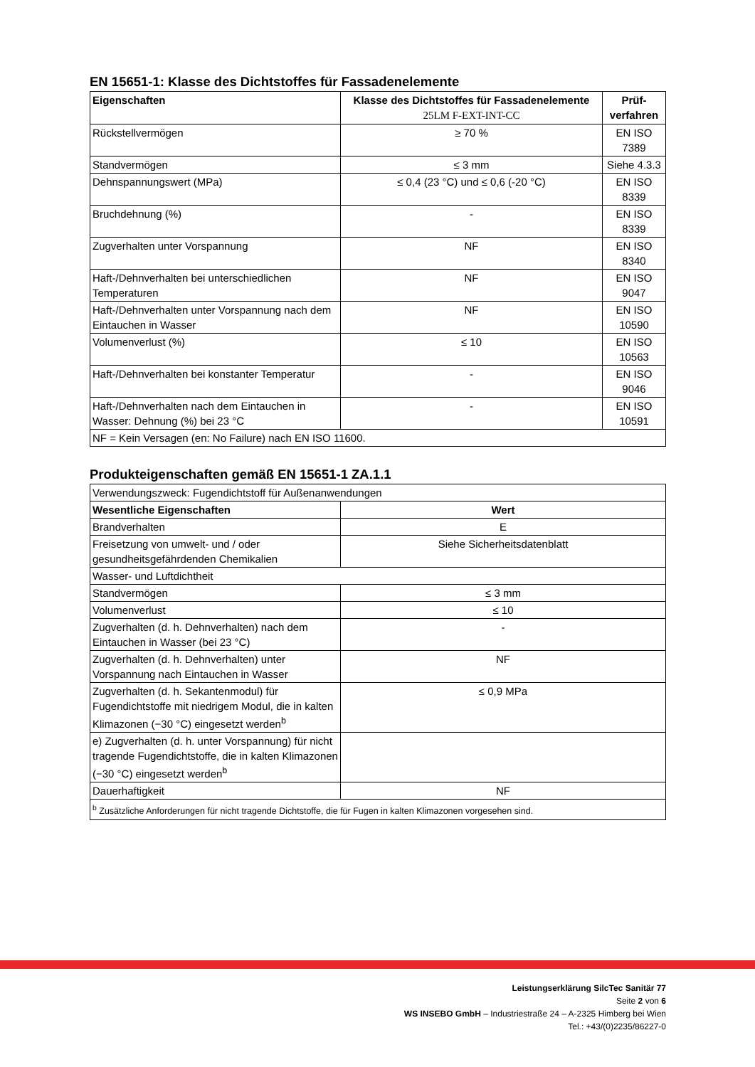EN 15651-1: Klasse des Dichtstoffes für Fassadenelemente
| Eigenschaften | Klasse des Dichtstoffes für Fassadenelemente 25LM F-EXT-INT-CC | Prüf- verfahren |
| --- | --- | --- |
| Rückstellvermögen | ≥ 70 % | EN ISO 7389 |
| Standvermögen | ≤ 3 mm | Siehe 4.3.3 |
| Dehnspannungswert (MPa) | ≤ 0,4 (23 °C) und ≤ 0,6 (-20 °C) | EN ISO 8339 |
| Bruchdehnung (%) | - | EN ISO 8339 |
| Zugverhalten unter Vorspannung | NF | EN ISO 8340 |
| Haft-/Dehnverhalten bei unterschiedlichen Temperaturen | NF | EN ISO 9047 |
| Haft-/Dehnverhalten unter Vorspannung nach dem Eintauchen in Wasser | NF | EN ISO 10590 |
| Volumenverlust (%) | ≤ 10 | EN ISO 10563 |
| Haft-/Dehnverhalten bei konstanter Temperatur | - | EN ISO 9046 |
| Haft-/Dehnverhalten nach dem Eintauchen in Wasser: Dehnung (%) bei 23 °C | - | EN ISO 10591 |
| NF = Kein Versagen (en: No Failure) nach EN ISO 11600. | | |
Produkteigenschaften gemäß EN 15651-1 ZA.1.1
| Verwendungszweck: Fugendichtstoff für Außenanwendungen | |
| Wesentliche Eigenschaften | Wert |
| Brandverhalten | E |
| Freisetzung von umwelt- und / oder gesundheitsgefährdenden Chemikalien | Siehe Sicherheitsdatenblatt |
| Wasser- und Luftdichtheit | |
| Standvermögen | ≤ 3 mm |
| Volumenverlust | ≤ 10 |
| Zugverhalten (d. h. Dehnverhalten) nach dem Eintauchen in Wasser (bei 23 °C) | - |
| Zugverhalten (d. h. Dehnverhalten) unter Vorspannung nach Eintauchen in Wasser | NF |
| Zugverhalten (d. h. Sekantenmodul) für Fugendichtstoffe mit niedrigem Modul, die in kalten Klimazonen (−30 °C) eingesetzt werden<sup>b</sup> | ≤ 0,9 MPa |
| e) Zugverhalten (d. h. unter Vorspannung) für nicht tragende Fugendichtstoffe, die in kalten Klimazonen (−30 °C) eingesetzt werden<sup>b</sup> | |
| Dauerhaftigkeit | NF |
| <sup>b</sup> Zusätzliche Anforderungen für nicht tragende Dichtstoffe, die für Fugen in kalten Klimazonen vorgesehen sind. | |
Leistungserklärung SilcTec Sanitär 77
Seite 2 von 6
WS INSEBO GmbH – Industriestraße 24 – A-2325 Himberg bei Wien
Tel.: +43/(0)2235/86227-0